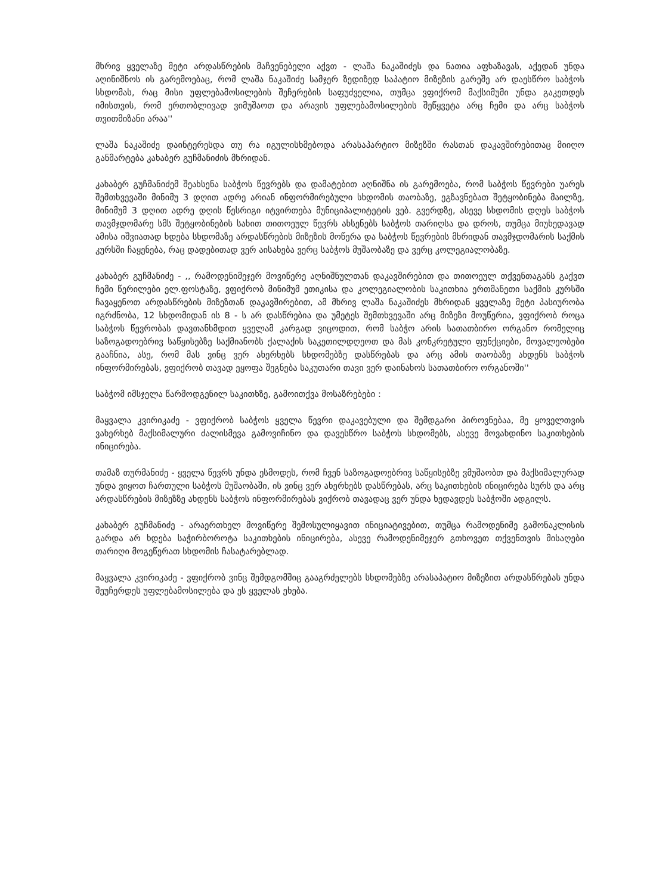მხრივ ყველაზე მეტი არდასწრების მაჩვენებელი აქვთ - ლაშა ნაკაშიძეს და ნათია აფხაზავას, აქედან უნდა აღინიშნოს ის გარემოებაც, რომ ლაშა ნაკაშიძე სამჯერ ზედიზედ საპატიო მიზეზის გარეშე არ დაესწრო საბჭოს სხდომას, რაც მისი უფლებამოსილების შეჩერების საფუძველია, თუმცა ვფიქრომ მაქსიმუმი უნდა გაკეთდეს იმისთვის, რომ ერთობლივად ვიმუშაოთ და არავის უფლებამოსილების შეწყვეტა არც ჩემი და არც საბჭოს თვითმიზანი არაა''
ლაშა ნაკაშიძე დაინტერესდა თუ რა იგულისხმებოდა არასაპარტიო მიზეზში რასთან დაკავშირებითაც მიიღო განმარტება კახაბერ გუჩმანიძის მხრიდან.
კახაბერ გუჩმანიძემ შეახსენა საბჭოს წევრებს და დამატებით აღნიშნა ის გარემოება, რომ საბჭოს წევრები უარეს შემთხვევაში მინიმუ 3 დღით ადრე არიან ინფორმირებული სხდომის თაობაზე, ეგზავნებათ შეტყობინება მაილზე, მინიმუმ 3 დღით ადრე დღის წესრიგი იტვირთება მუნიციპალიტეტის ვებ. გვერდზე, ასევე სხდომის დღეს საბჭოს თავმჯდომარე სმს შეტყობინების სახით თითოეულ წევრს ახსენებს საბჭოს თარიღსა და დროს, თუმცა მიუხედავად ამისა იშვიათად ხდება სხდომაზე არდასწრების მიზეზის მოწერა და საბჭოს წევრების მხრიდან თავმჯდომარის საქმის კურსში ჩაყენება, რაც დადებითად ვერ აისახება ვერც საბჭოს მუშაობაზე და ვერც კოლეგიალობაზე.
კახაბერ გუჩმანიძე - ,, რამოდენიმეჯერ მოვიწერე აღნიშნულთან დაკავშირებით და თითოეულ თქვენთაგანს გაქვთ ჩემი წერილები ელ.ფოსტაზე, ვფიქრობ მინიმუმ ეთიკისა და კოლეგიალობის საკითხია ერთმანეთი საქმის კურსში ჩავაყენოთ არდასწრების მიზეზთან დაკავშირებით, ამ მხრივ ლაშა ნაკაშიძეს მხრიდან ყველაზე მეტი პასიურობა იგრძნობა, 12 სხდომიდან ის 8 - ს არ დასწრებია და უმეტეს შემთხვევაში არც მიზეზი მოუწერია, ვფიქრობ როცა საბჭოს წევრობას დავთანხმდით ყველამ კარგად ვიცოდით, რომ საბჭო არის სათათბირო ორგანო რომელიც საზოგადოებრივ საწყისებზე საქმიანობს ქალაქის საკეთილდღეოთ და მას კონკრეტული ფუნქციები, მოვალეობები გააჩნია, ასე, რომ მას ვინც ვერ ახერხებს სხდომებზე დასწრებას და არც ამის თაობაზე ახდენს საბჭოს ინფორმირებას, ვფიქრობ თავად ეყოფა შეგნება საკუთარი თავი ვერ დაინახოს სათათბირო ორგანოში''
საბჭომ იმსჯელა წარმოდგენილ საკითხზე, გამოითქვა მოსაზრებები :
მაყვალა კვირიკაძე - ვფიქრობ საბჭოს ყველა წევრი დაკავებული და შემდგარი პიროვნებაა, მე ყოველთვის ვახერხებ მაქსიმალური ძალისმევა გამოვიჩინო და დავესწრო საბჭოს სხდომებს, ასევე მოვახდინო საკითხების ინიცირება.
თამაზ თურმანიძე - ყველა წევრს უნდა ესმოდეს, რომ ჩვენ საზოგადოებრივ საწყისებზე ვმუშაობთ და მაქსიმალურად უნდა ვიყოთ ჩართული საბჭოს მუშაობაში, ის ვინც ვერ ახერხებს დასწრებას, არც საკითხების ინიცირება სურს და არც არდასწრების მიზეზზე ახდენს საბჭოს ინფორმირებას ვიქრობ თავადაც ვერ უნდა ხედავდეს საბჭოში ადგილს.
კახაბერ გუჩმანიძე - არაერთხელ მოვიწერე შემოსულიყავით ინიციატივებით, თუმცა რამოდენიმე გამონაკლისის გარდა არ ხდება საჭირბოროტა საკითხების ინიცირება, ასევე რამოდენიმეჯერ გთხოვეთ თქვენთვის მისაღები თარიღი მოგეწერათ სხდომის ჩასატარებლად.
მაყვალა კვირიკაძე - ვფიქრობ ვინც შემდგომშიც გააგრძელებს სხდომებზე არასაპატიო მიზეზით არდასწრებას უნდა შეუჩერდეს უფლებამოსილება და ეს ყველას ეხება.